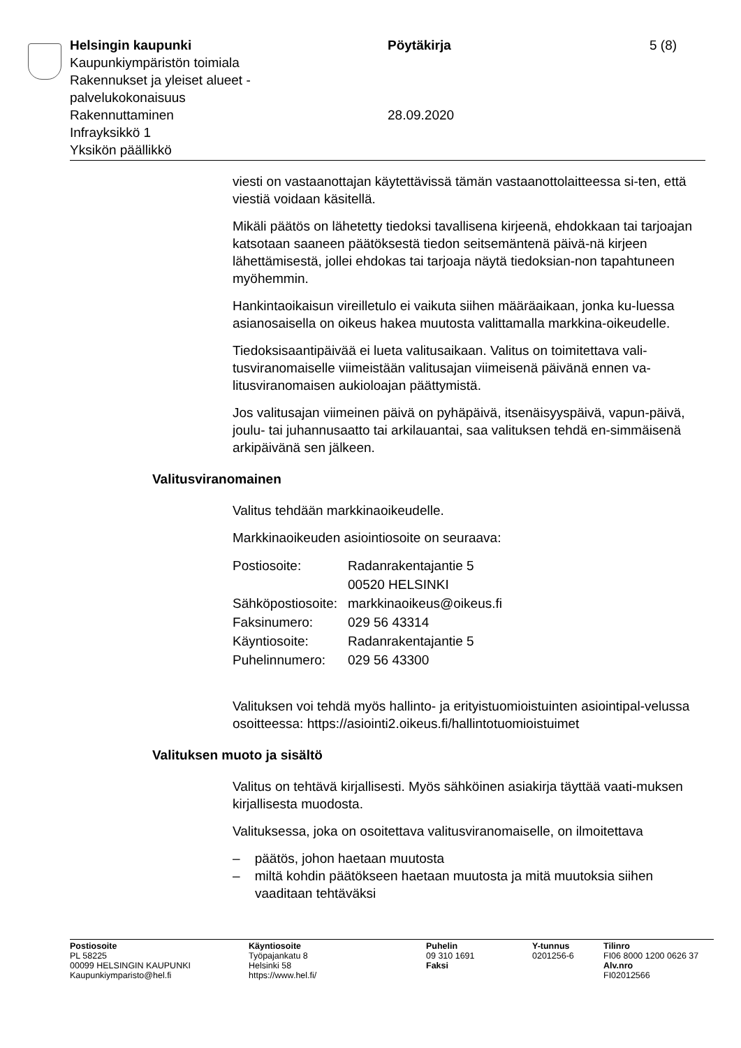| Helsingin kaupunki Kaupunkiympäristön toimiala Rakennukset ja yleiset alueet - palvelukokonaisuus Rakennuttaminen Infrayksikkö 1 Yksikön päällikkö | Pöytäkirja 28.09.2020 | 5 (8) |
viesti on vastaanottajan käytettävissä tämän vastaanottolaitteessa si-ten, että viestiä voidaan käsitellä.
Mikäli päätös on lähetetty tiedoksi tavallisena kirjeenä, ehdokkaan tai tarjoajan katsotaan saaneen päätöksestä tiedon seitsemäntenä päivä-nä kirjeen lähettämisestä, jollei ehdokas tai tarjoaja näytä tiedoksian-non tapahtuneen myöhemmin.
Hankintaoikaisun vireilletulo ei vaikuta siihen määräaikaan, jonka ku-luessa asianosaisella on oikeus hakea muutosta valittamalla markkina-oikeudelle.
Tiedoksisaantipäivää ei lueta valitusaikaan. Valitus on toimitettava vali-tusviranomaiselle viimeistään valitusajan viimeisenä päivänä ennen va-litusviranomaisen aukioloajan päättymistä.
Jos valitusajan viimeinen päivä on pyhäpäivä, itsenäisyyspäivä, vapun-päivä, joulu- tai juhannusaatto tai arkilauantai, saa valituksen tehdä en-simmäisenä arkipäivänä sen jälkeen.
Valitusviranomainen
Valitus tehdään markkinaoikeudelle.
Markkinaoikeuden asiointiosoite on seuraava:
| Postiosoite: | Radanrakentajantie 5 00520 HELSINKI |
| Sähköpostiosoite: | markkinaoikeus@oikeus.fi |
| Faksinumero: | 029 56 43314 |
| Käyntiosoite: | Radanrakentajantie 5 |
| Puhelinnumero: | 029 56 43300 |
Valituksen voi tehdä myös hallinto- ja erityistuomioistuinten asiointipal-velussa osoitteessa: https://asiointi2.oikeus.fi/hallintotuomioistuimet
Valituksen muoto ja sisältö
Valitus on tehtävä kirjallisesti. Myös sähköinen asiakirja täyttää vaati-muksen kirjallisesta muodosta.
Valituksessa, joka on osoitettava valitusviranomaiselle, on ilmoitettava
– päätös, johon haetaan muutosta
– miltä kohdin päätökseen haetaan muutosta ja mitä muutoksia siihen vaaditaan tehtäväksi
| Postiosoite PL 58225 00099 HELSINGIN KAUPUNKI Kaupunkiymparisto@hel.fi | Käyntiosoite Työpajankatu 8 Helsinki 58 https://www.hel.fi/ | Puhelin 09 310 1691 Faksi | Y-tunnus 0201256-6 | Tilinro FI06 8000 1200 0626 37 Alv.nro FI02012566 |